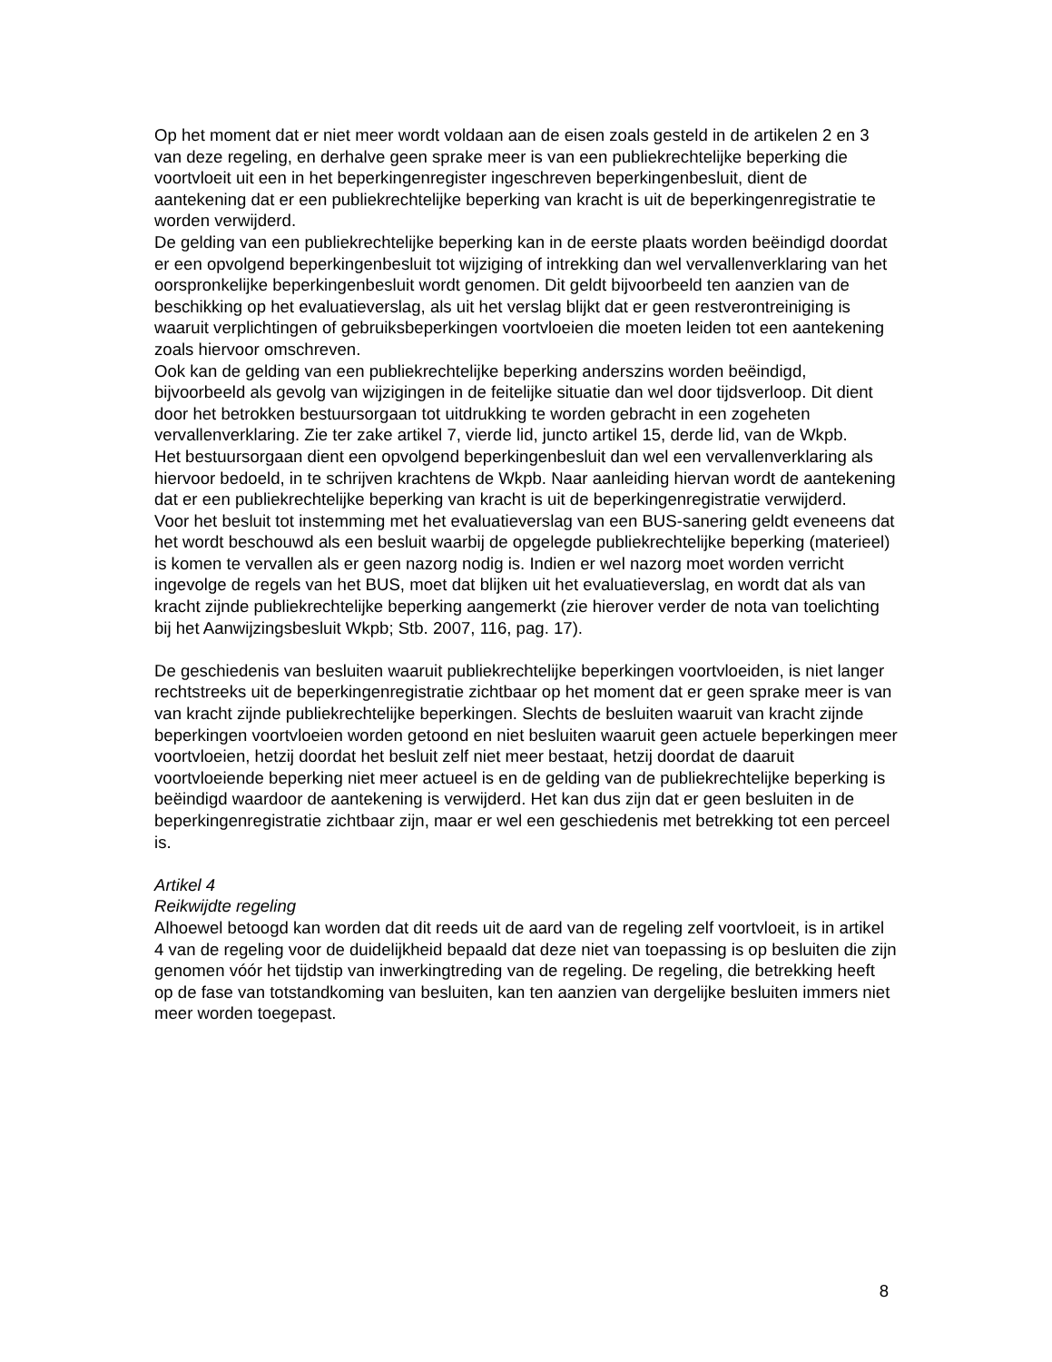Op het moment dat er niet meer wordt voldaan aan de eisen zoals gesteld in de artikelen 2 en 3 van deze regeling, en derhalve geen sprake meer is van een publiekrechtelijke beperking die voortvloeit uit een in het beperkingenregister ingeschreven beperkingenbesluit, dient de aantekening dat er een publiekrechtelijke beperking van kracht is uit de beperkingenregistratie te worden verwijderd.
De gelding van een publiekrechtelijke beperking kan in de eerste plaats worden beëindigd doordat er een opvolgend beperkingenbesluit tot wijziging of intrekking dan wel vervallenverklaring van het oorspronkelijke beperkingenbesluit wordt genomen. Dit geldt bijvoorbeeld ten aanzien van de beschikking op het evaluatieverslag, als uit het verslag blijkt dat er geen restverontreiniging is waaruit verplichtingen of gebruiksbeperkingen voortvloeien die moeten leiden tot een aantekening zoals hiervoor omschreven.
Ook kan de gelding van een publiekrechtelijke beperking anderszins worden beëindigd, bijvoorbeeld als gevolg van wijzigingen in de feitelijke situatie dan wel door tijdsverloop. Dit dient door het betrokken bestuursorgaan tot uitdrukking te worden gebracht in een zogeheten vervallenverklaring. Zie ter zake artikel 7, vierde lid, juncto artikel 15, derde lid, van de Wkpb.
Het bestuursorgaan dient een opvolgend beperkingenbesluit dan wel een vervallenverklaring als hiervoor bedoeld, in te schrijven krachtens de Wkpb. Naar aanleiding hiervan wordt de aantekening dat er een publiekrechtelijke beperking van kracht is uit de beperkingenregistratie verwijderd.
Voor het besluit tot instemming met het evaluatieverslag van een BUS-sanering geldt eveneens dat het wordt beschouwd als een besluit waarbij de opgelegde publiekrechtelijke beperking (materieel) is komen te vervallen als er geen nazorg nodig is. Indien er wel nazorg moet worden verricht ingevolge de regels van het BUS, moet dat blijken uit het evaluatieverslag, en wordt dat als van kracht zijnde publiekrechtelijke beperking aangemerkt (zie hierover verder de nota van toelichting bij het Aanwijzingsbesluit Wkpb; Stb. 2007, 116, pag. 17).
De geschiedenis van besluiten waaruit publiekrechtelijke beperkingen voortvloeiden, is niet langer rechtstreeks uit de beperkingenregistratie zichtbaar op het moment dat er geen sprake meer is van van kracht zijnde publiekrechtelijke beperkingen. Slechts de besluiten waaruit van kracht zijnde beperkingen voortvloeien worden getoond en niet besluiten waaruit geen actuele beperkingen meer voortvloeien, hetzij doordat het besluit zelf niet meer bestaat, hetzij doordat de daaruit voortvloeiende beperking niet meer actueel is en de gelding van de publiekrechtelijke beperking is beëindigd waardoor de aantekening is verwijderd. Het kan dus zijn dat er geen besluiten in de beperkingenregistratie zichtbaar zijn, maar er wel een geschiedenis met betrekking tot een perceel is.
Artikel 4
Reikwijdte regeling
Alhoewel betoogd kan worden dat dit reeds uit de aard van de regeling zelf voortvloeit, is in artikel 4 van de regeling voor de duidelijkheid bepaald dat deze niet van toepassing is op besluiten die zijn genomen vóór het tijdstip van inwerkingtreding van de regeling. De regeling, die betrekking heeft op de fase van totstandkoming van besluiten, kan ten aanzien van dergelijke besluiten immers niet meer worden toegepast.
8